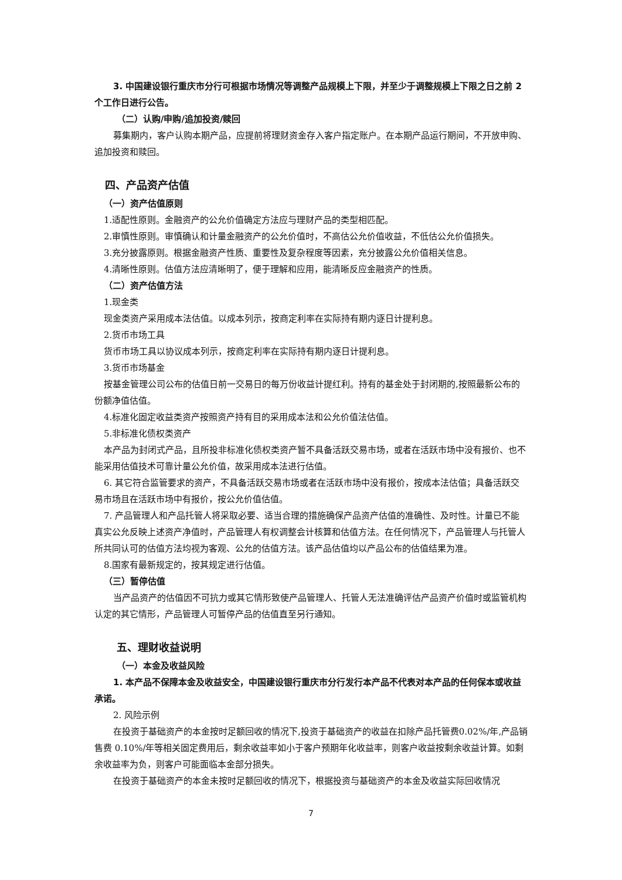3. 中国建设银行重庆市分行可根据市场情况等调整产品规模上下限，并至少于调整规模上下限之日之前 2 个工作日进行公告。
（二）认购/申购/追加投资/赎回
募集期内，客户认购本期产品，应提前将理财资金存入客户指定账户。在本期产品运行期间，不开放申购、追加投资和赎回。
四、产品资产估值
（一）资产估值原则
1.适配性原则。金融资产的公允价值确定方法应与理财产品的类型相匹配。
2.审慎性原则。审慎确认和计量金融资产的公允价值时，不高估公允价值收益，不低估公允价值损失。
3.充分披露原则。根据金融资产性质、重要性及复杂程度等因素，充分披露公允价值相关信息。
4.清晰性原则。估值方法应清晰明了，便于理解和应用，能清晰反应金融资产的性质。
（二）资产估值方法
1.现金类
现金类资产采用成本法估值。以成本列示，按商定利率在实际持有期内逐日计提利息。
2.货币市场工具
货币市场工具以协议成本列示，按商定利率在实际持有期内逐日计提利息。
3.货币市场基金
按基金管理公司公布的估值日前一交易日的每万份收益计提红利。持有的基金处于封闭期的,按照最新公布的份额净值估值。
4.标准化固定收益类资产按照资产持有目的采用成本法和公允价值法估值。
5.非标准化债权类资产
本产品为封闭式产品，且所投非标准化债权类资产暂不具备活跃交易市场，或者在活跃市场中没有报价、也不能采用估值技术可靠计量公允价值，故采用成本法进行估值。
6. 其它符合监管要求的资产，不具备活跃交易市场或者在活跃市场中没有报价，按成本法估值；具备活跃交易市场且在活跃市场中有报价，按公允价值估值。
7. 产品管理人和产品托管人将采取必要、适当合理的措施确保产品资产估值的准确性、及时性。计量已不能真实公允反映上述资产净值时，产品管理人有权调整会计核算和估值方法。在任何情况下，产品管理人与托管人所共同认可的估值方法均视为客观、公允的估值方法。该产品估值均以产品公布的估值结果为准。
8.国家有最新规定的，按其规定进行估值。
（三）暂停估值
当产品资产的估值因不可抗力或其它情形致使产品管理人、托管人无法准确评估产品资产价值时或监管机构认定的其它情形，产品管理人可暂停产品的估值直至另行通知。
五、理财收益说明
（一）本金及收益风险
1. 本产品不保障本金及收益安全，中国建设银行重庆市分行发行本产品不代表对本产品的任何保本或收益承诺。
2. 风险示例
在投资于基础资产的本金按时足额回收的情况下,投资于基础资产的收益在扣除产品托管费0.02%/年,产品销售费 0.10%/年等相关固定费用后，剩余收益率如小于客户预期年化收益率，则客户收益按剩余收益计算。如剩余收益率为负，则客户可能面临本金部分损失。
在投资于基础资产的本金未按时足额回收的情况下，根据投资与基础资产的本金及收益实际回收情况
7